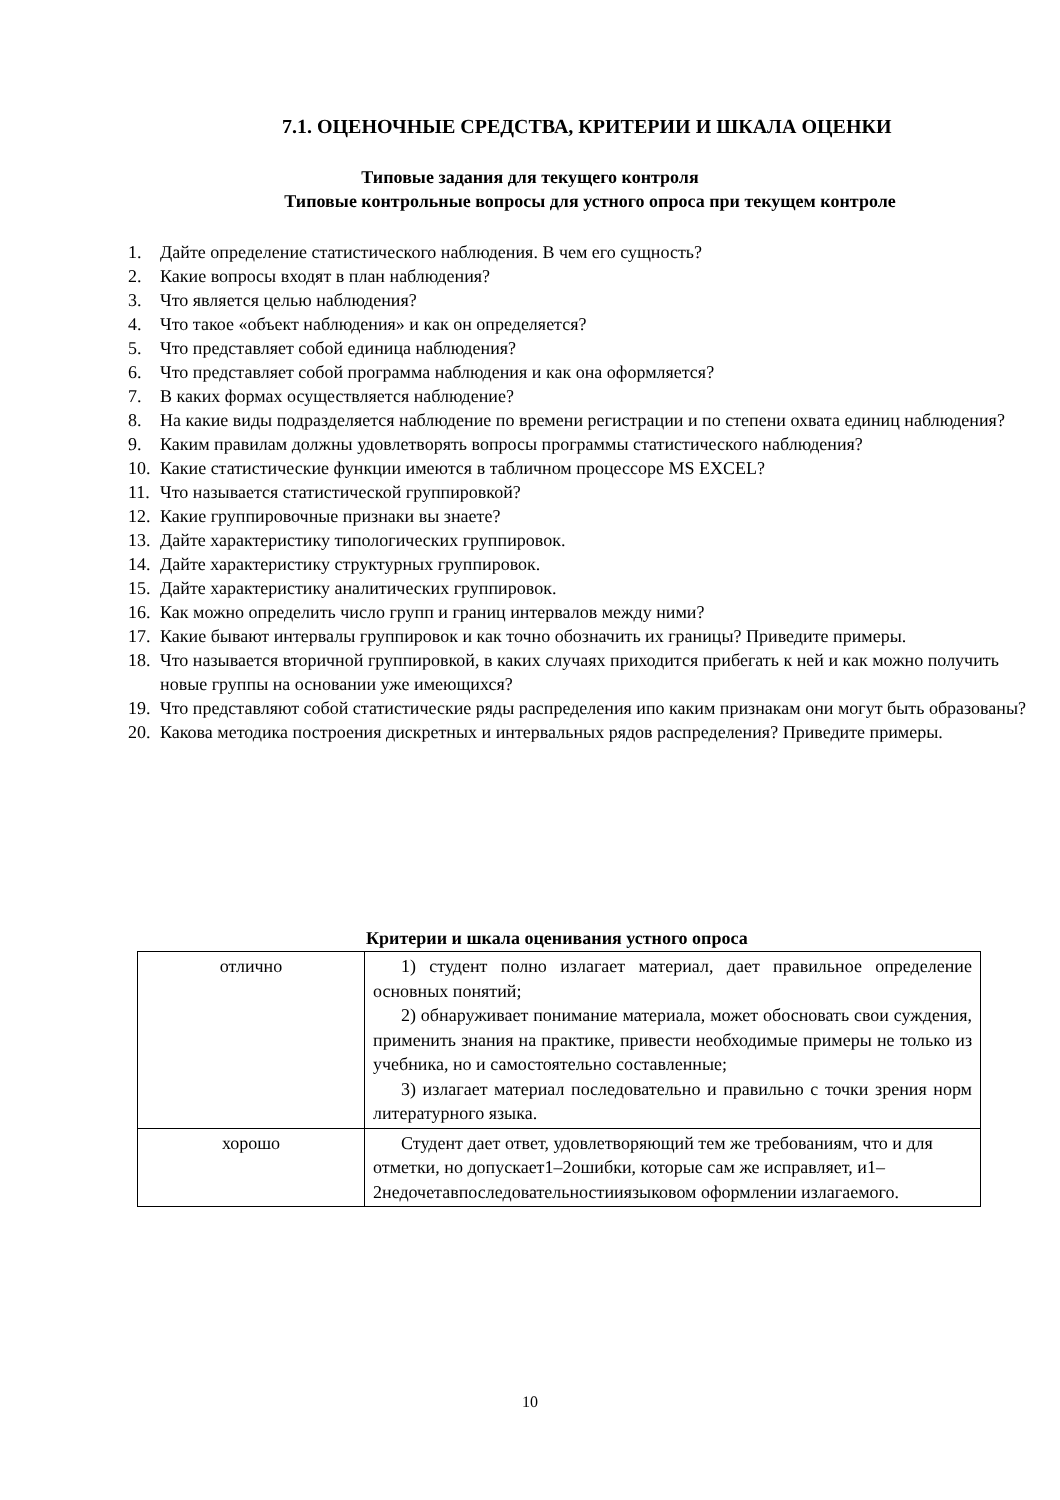7.1. ОЦЕНОЧНЫЕ СРЕДСТВА, КРИТЕРИИ И ШКАЛА ОЦЕНКИ
Типовые задания для текущего контроля
Типовые контрольные вопросы для устного опроса при текущем контроле
1. Дайте определение статистического наблюдения. В чем его сущность?
2. Какие вопросы входят в план наблюдения?
3. Что является целью наблюдения?
4. Что такое «объект наблюдения» и как он определяется?
5. Что представляет собой единица наблюдения?
6. Что представляет собой программа наблюдения и как она оформляется?
7. В каких формах осуществляется наблюдение?
8. На какие виды подразделяется наблюдение по времени регистрации и по степени охвата единиц наблюдения?
9. Каким правилам должны удовлетворять вопросы программы статистического наблюдения?
10. Какие статистические функции имеются в табличном процессоре MS EXCEL?
11. Что называется статистической группировкой?
12. Какие группировочные признаки вы знаете?
13. Дайте характеристику типологических группировок.
14. Дайте характеристику структурных группировок.
15. Дайте характеристику аналитических группировок.
16. Как можно определить число групп и границ интервалов между ними?
17. Какие бывают интервалы группировок и как точно обозначить их границы? Приведите примеры.
18. Что называется вторичной группировкой, в каких случаях приходится прибегать к ней и как можно получить новые группы на основании уже имеющихся?
19. Что представляют собой статистические ряды распределения ипо каким признакам они могут быть образованы?
20. Какова методика построения дискретных и интервальных рядов распределения? Приведите примеры.
Критерии и шкала оценивания устного опроса
| отлично | 1) студент полно излагает материал, дает правильное определение основных понятий; 2) обнаруживает понимание материала, может обосновать свои суждения, применить знания на практике, привести необходимые примеры не только из учебника, но и самостоятельно составленные; 3) излагает материал последовательно и правильно с точки зрения норм литературного языка. |
| хорошо | Студент дает ответ, удовлетворяющий тем же требованиям, что и для отметки, но допускает1–2ошибки, которые сам же исправляет, и1–2недочетавпоследовательностииязыковом оформлении излагаемого. |
10